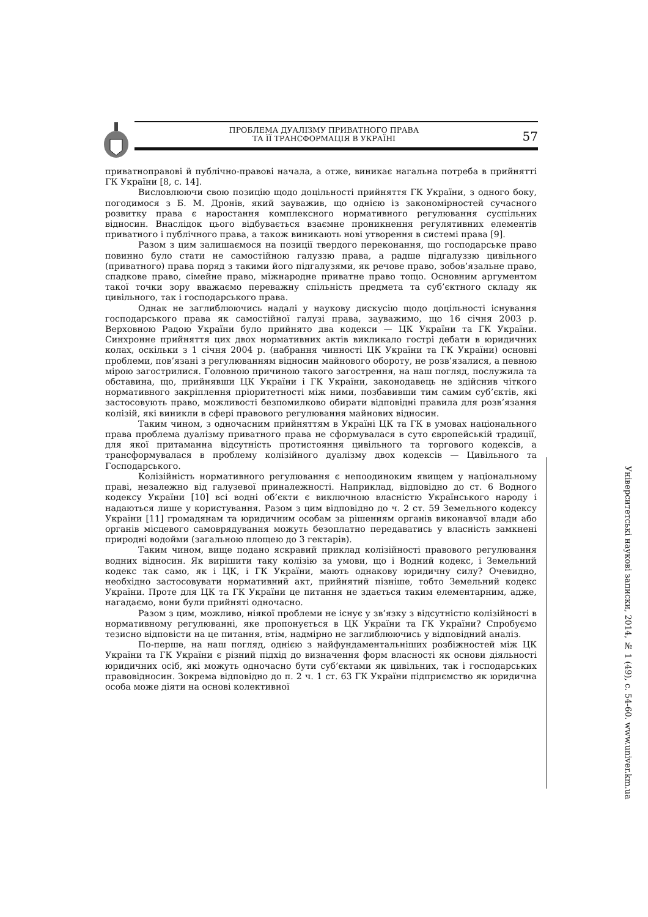ПРОБЛЕМА ДУАЛІЗМУ ПРИВАТНОГО ПРАВА
ТА ЇЇ ТРАНСФОРМАЦІЯ В УКРАЇНІ
57
приватноправові й публічно-правові начала, а отже, виникає нагальна потреба в прийнятті ГК України [8, с. 14].
Висловлюючи свою позицію щодо доцільності прийняття ГК України, з одного боку, погодимося з Б. М. Дронів, який зауважив, що однією із закономірностей сучасного розвитку права є наростання комплексного нормативного регулювання суспільних відносин. Внаслідок цього відбувається взаємне проникнення регулятивних елементів приватного і публічного права, а також виникають нові утворення в системі права [9].
Разом з цим залишаємося на позиції твердого переконання, що господарське право повинно було стати не самостійною галуззю права, а радше підгалуззю цивільного (приватного) права поряд з такими його підгалузями, як речове право, зобов’язальне право, спадкове право, сімейне право, міжнародне приватне право тощо. Основним аргументом такої точки зору вважаємо переважну спільність предмета та суб’єктного складу як цивільного, так і господарського права.
Однак не заглиблюючись надалі у наукову дискусію щодо доцільності існування господарського права як самостійної галузі права, зауважимо, що 16 січня 2003 р. Верховною Радою України було прийнято два кодекси — ЦК України та ГК України. Синхронне прийняття цих двох нормативних актів викликало гострі дебати в юридичних колах, оскільки з 1 січня 2004 р. (набрання чинності ЦК України та ГК України) основні проблеми, пов’язані з регулюванням відносин майнового обороту, не розв’язалися, а певною мірою загострилися. Головною причиною такого загострення, на наш погляд, послужила та обставина, що, прийнявши ЦК України і ГК України, законодавець не здійснив чіткого нормативного закріплення пріоритетності між ними, позбавивши тим самим суб’єктів, які застосовують право, можливості безпомилково обирати відповідні правила для розв’язання колізій, які виникли в сфері правового регулювання майнових відносин.
Таким чином, з одночасним прийняттям в Україні ЦК та ГК в умовах національного права проблема дуалізму приватного права не сформувалася в суто європейській традиції, для якої притаманна відсутність протистояння цивільного та торгового кодексів, а трансформувалася в проблему колізійного дуалізму двох кодексів — Цивільного та Господарського.
Колізійність нормативного регулювання є непоодиноким явищем у національному праві, незалежно від галузевої приналежності. Наприклад, відповідно до ст. 6 Водного кодексу України [10] всі водні об’єкти є виключною власністю Українського народу і надаються лише у користування. Разом з цим відповідно до ч. 2 ст. 59 Земельного кодексу України [11] громадянам та юридичним особам за рішенням органів виконавчої влади або органів місцевого самоврядування можуть безоплатно передаватись у власність замкнені природні водойми (загальною площею до 3 гектарів).
Таким чином, вище подано яскравий приклад колізійності правового регулювання водних відносин. Як вирішити таку колізію за умови, що і Водний кодекс, і Земельний кодекс так само, як і ЦК, і ГК України, мають однакову юридичну силу? Очевидно, необхідно застосовувати нормативний акт, прийнятий пізніше, тобто Земельний кодекс України. Проте для ЦК та ГК України це питання не здається таким елементарним, адже, нагадаємо, вони були прийняті одночасно.
Разом з цим, можливо, ніякої проблеми не існує у зв’язку з відсутністю колізійності в нормативному регулюванні, яке пропонується в ЦК України та ГК України? Спробуємо тезисно відповісти на це питання, втім, надмірно не заглиблюючись у відповідний аналіз.
По-перше, на наш погляд, однією з найфундаментальніших розбіжностей між ЦК України та ГК України є різний підхід до визначення форм власності як основи діяльності юридичних осіб, які можуть одночасно бути суб’єктами як цивільних, так і господарських правовідносин. Зокрема відповідно до п. 2 ч. 1 ст. 63 ГК України підприємство як юридична особа може діяти на основі колективної
Університетські наукові записки, 2014, № 1 (49), с. 54-60. www.univer.km.ua